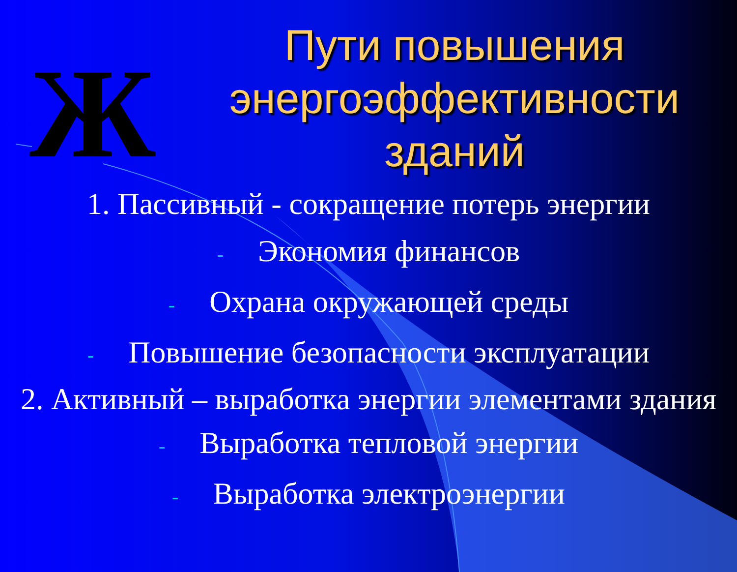Ж
Пути повышения энергоэффективности зданий
1. Пассивный - сокращение потерь энергии
- Экономия финансов
- Охрана окружающей среды
- Повышение безопасности эксплуатации
2. Активный – выработка энергии элементами здания
- Выработка тепловой энергии
- Выработка электроэнергии